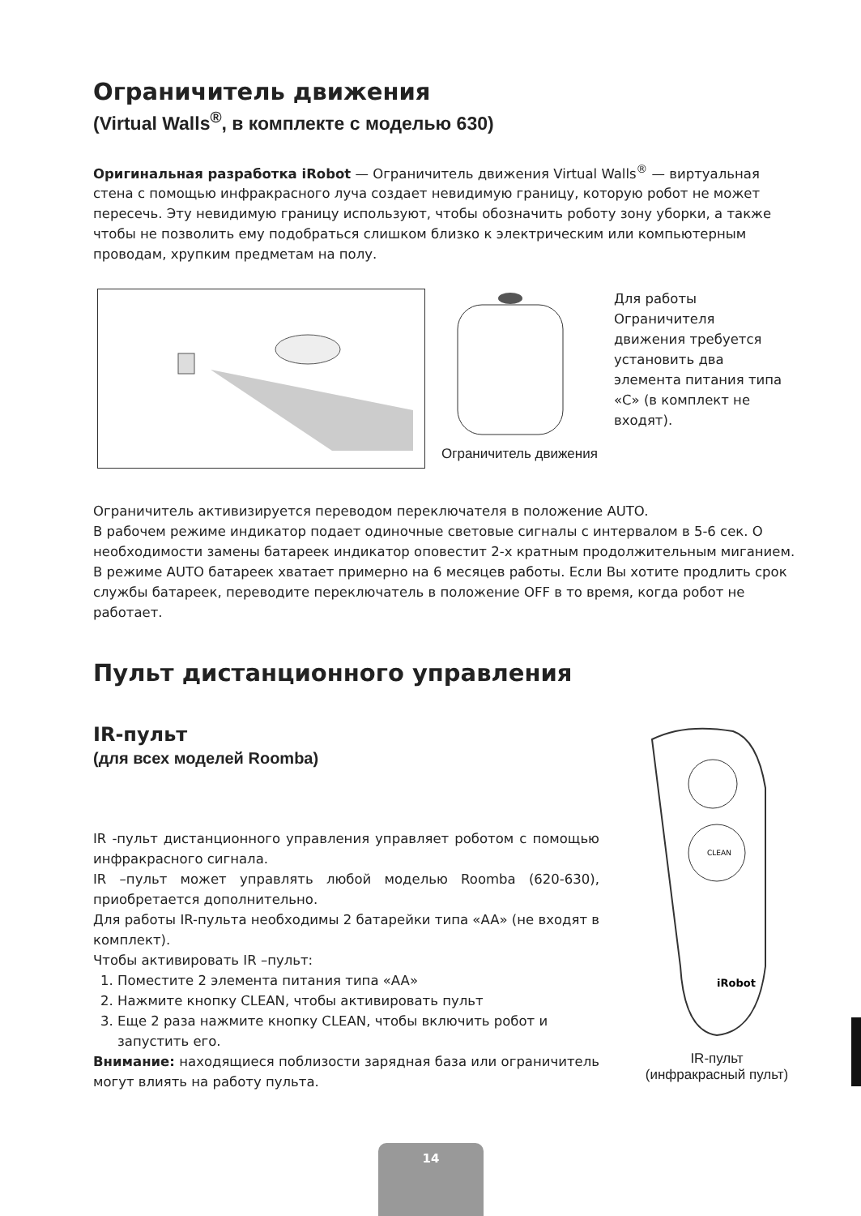Ограничитель движения
(Virtual Walls<sup>®</sup>, в комплекте с моделью 630)
Оригинальная разработка iRobot — Ограничитель движения Virtual Walls<sup>®</sup> — виртуальная стена с помощью инфракрасного луча создает невидимую границу, которую робот не может пересечь. Эту невидимую границу используют, чтобы обозначить роботу зону уборки, а также чтобы не позволить ему подобраться слишком близко к электрическим или компьютерным проводам, хрупким предметам на полу.
Ограничитель движения
Для работы Ограничителя движения требуется установить два элемента питания типа «С» (в комплект не входят).
Ограничитель активизируется переводом переключателя в положение AUTO.
В рабочем режиме индикатор подает одиночные световые сигналы с интервалом в 5-6 сек. О необходимости замены батареек индикатор оповестит 2-х кратным продолжительным миганием. В режиме AUTO батареек хватает примерно на 6 месяцев работы. Если Вы хотите продлить срок службы батареек, переводите переключатель в положение OFF в то время, когда робот не работает.
Пульт дистанционного управления
IR-пульт
(для всех моделей Roomba)
IR -пульт дистанционного управления управляет роботом с помощью инфракрасного сигнала.
IR –пульт может управлять любой моделью Roomba (620-630), приобретается дополнительно.
Для работы IR-пульта необходимы 2 батарейки типа «AA» (не входят в комплект).
Чтобы активировать IR –пульт:
1. Поместите 2 элемента питания типа «AA»
2. Нажмите кнопку CLEAN, чтобы активировать пульт
3. Еще 2 раза нажмите кнопку CLEAN, чтобы включить робот и запустить его.
Внимание: находящиеся поблизости зарядная база или ограничитель могут влиять на работу пульта.
CLEAN
iRobot
IR-пульт
(инфракрасный пульт)
14